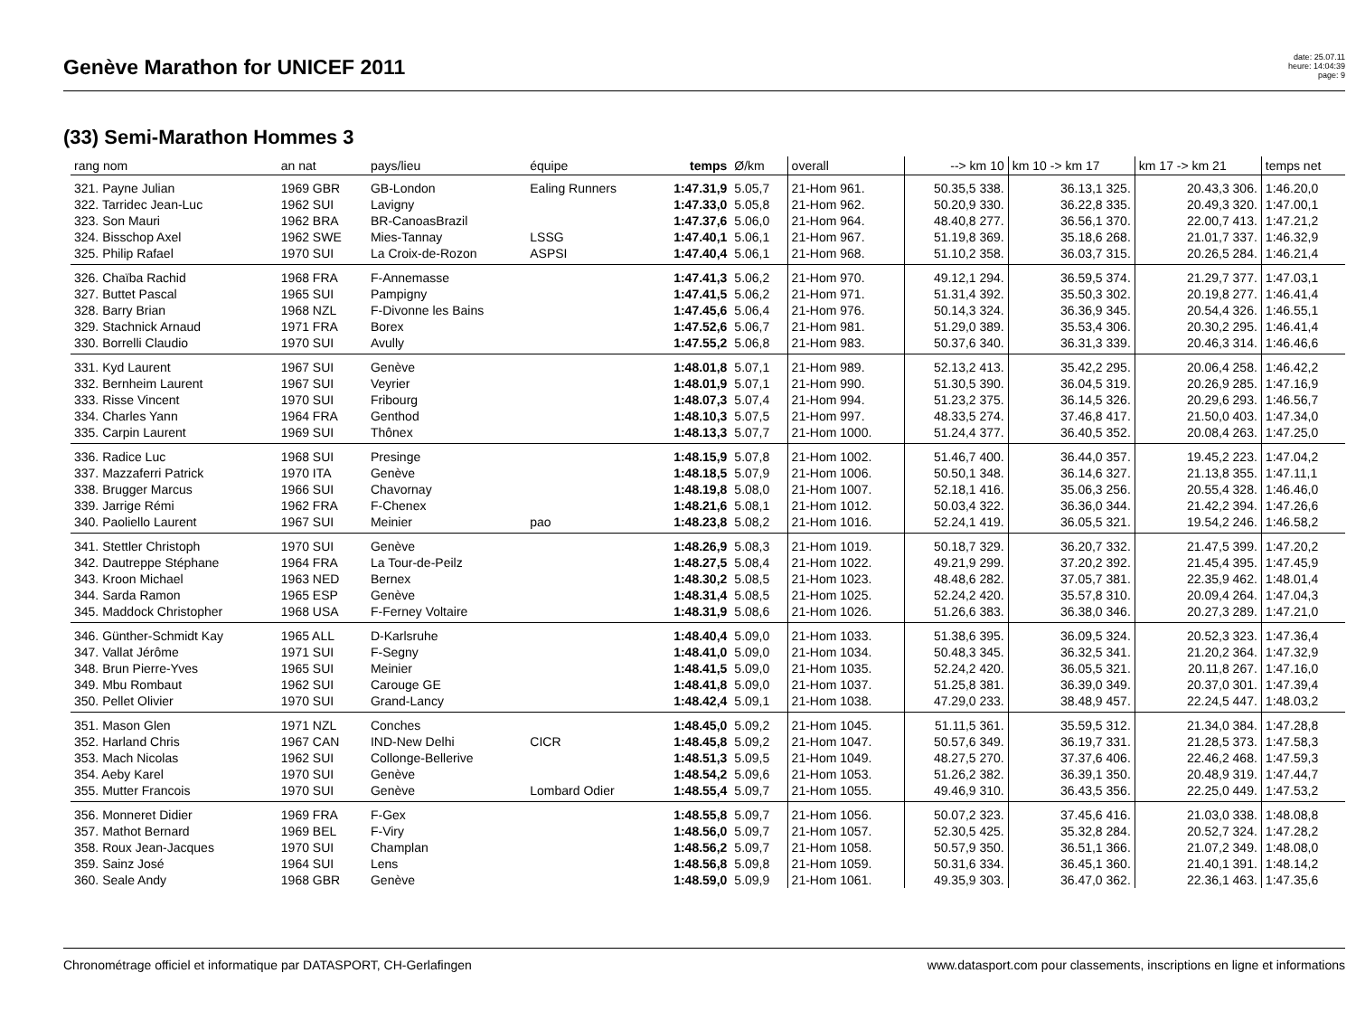Genève Marathon for UNICEF 2011
date: 25.07.11
heure: 14:04:39
page: 9
(33) Semi-Marathon Hommes 3
| rang nom | an nat | pays/lieu | équipe | temps | Ø/km | overall | --> km 10 | km 10 -> km 17 | km 17 -> km 21 | temps net |
| --- | --- | --- | --- | --- | --- | --- | --- | --- | --- | --- |
| 321. Payne Julian | 1969 GBR | GB-London | Ealing Runners | 1:47.31,9 | 5.05,7 | 21-Hom 961. | 50.35,5 338. | 36.13,1 325. | 20.43,3 306. | 1:46.20,0 |
| 322. Tarridec Jean-Luc | 1962 SUI | Lavigny | | 1:47.33,0 | 5.05,8 | 21-Hom 962. | 50.20,9 330. | 36.22,8 335. | 20.49,3 320. | 1:47.00,1 |
| 323. Son Mauri | 1962 BRA | BR-CanoasBrazil | | 1:47.37,6 | 5.06,0 | 21-Hom 964. | 48.40,8 277. | 36.56,1 370. | 22.00,7 413. | 1:47.21,2 |
| 324. Bisschop Axel | 1962 SWE | Mies-Tannay | LSSG | 1:47.40,1 | 5.06,1 | 21-Hom 967. | 51.19,8 369. | 35.18,6 268. | 21.01,7 337. | 1:46.32,9 |
| 325. Philip Rafael | 1970 SUI | La Croix-de-Rozon | ASPSI | 1:47.40,4 | 5.06,1 | 21-Hom 968. | 51.10,2 358. | 36.03,7 315. | 20.26,5 284. | 1:46.21,4 |
| 326. Chaïba Rachid | 1968 FRA | F-Annemasse | | 1:47.41,3 | 5.06,2 | 21-Hom 970. | 49.12,1 294. | 36.59,5 374. | 21.29,7 377. | 1:47.03,1 |
| 327. Buttet Pascal | 1965 SUI | Pampigny | | 1:47.41,5 | 5.06,2 | 21-Hom 971. | 51.31,4 392. | 35.50,3 302. | 20.19,8 277. | 1:46.41,4 |
| 328. Barry Brian | 1968 NZL | F-Divonne les Bains | | 1:47.45,6 | 5.06,4 | 21-Hom 976. | 50.14,3 324. | 36.36,9 345. | 20.54,4 326. | 1:46.55,1 |
| 329. Stachnick Arnaud | 1971 FRA | Borex | | 1:47.52,6 | 5.06,7 | 21-Hom 981. | 51.29,0 389. | 35.53,4 306. | 20.30,2 295. | 1:46.41,4 |
| 330. Borrelli Claudio | 1970 SUI | Avully | | 1:47.55,2 | 5.06,8 | 21-Hom 983. | 50.37,6 340. | 36.31,3 339. | 20.46,3 314. | 1:46.46,6 |
| 331. Kyd Laurent | 1967 SUI | Genève | | 1:48.01,8 | 5.07,1 | 21-Hom 989. | 52.13,2 413. | 35.42,2 295. | 20.06,4 258. | 1:46.42,2 |
| 332. Bernheim Laurent | 1967 SUI | Veyrier | | 1:48.01,9 | 5.07,1 | 21-Hom 990. | 51.30,5 390. | 36.04,5 319. | 20.26,9 285. | 1:47.16,9 |
| 333. Risse Vincent | 1970 SUI | Fribourg | | 1:48.07,3 | 5.07,4 | 21-Hom 994. | 51.23,2 375. | 36.14,5 326. | 20.29,6 293. | 1:46.56,7 |
| 334. Charles Yann | 1964 FRA | Genthod | | 1:48.10,3 | 5.07,5 | 21-Hom 997. | 48.33,5 274. | 37.46,8 417. | 21.50,0 403. | 1:47.34,0 |
| 335. Carpin Laurent | 1969 SUI | Thônex | | 1:48.13,3 | 5.07,7 | 21-Hom 1000. | 51.24,4 377. | 36.40,5 352. | 20.08,4 263. | 1:47.25,0 |
| 336. Radice Luc | 1968 SUI | Presinge | | 1:48.15,9 | 5.07,8 | 21-Hom 1002. | 51.46,7 400. | 36.44,0 357. | 19.45,2 223. | 1:47.04,2 |
| 337. Mazzaferri Patrick | 1970 ITA | Genève | | 1:48.18,5 | 5.07,9 | 21-Hom 1006. | 50.50,1 348. | 36.14,6 327. | 21.13,8 355. | 1:47.11,1 |
| 338. Brugger Marcus | 1966 SUI | Chavornay | | 1:48.19,8 | 5.08,0 | 21-Hom 1007. | 52.18,1 416. | 35.06,3 256. | 20.55,4 328. | 1:46.46,0 |
| 339. Jarrige Rémi | 1962 FRA | F-Chenex | | 1:48.21,6 | 5.08,1 | 21-Hom 1012. | 50.03,4 322. | 36.36,0 344. | 21.42,2 394. | 1:47.26,6 |
| 340. Paoliello Laurent | 1967 SUI | Meinier | pao | 1:48.23,8 | 5.08,2 | 21-Hom 1016. | 52.24,1 419. | 36.05,5 321. | 19.54,2 246. | 1:46.58,2 |
| 341. Stettler Christoph | 1970 SUI | Genève | | 1:48.26,9 | 5.08,3 | 21-Hom 1019. | 50.18,7 329. | 36.20,7 332. | 21.47,5 399. | 1:47.20,2 |
| 342. Dautreppe Stéphane | 1964 FRA | La Tour-de-Peilz | | 1:48.27,5 | 5.08,4 | 21-Hom 1022. | 49.21,9 299. | 37.20,2 392. | 21.45,4 395. | 1:47.45,9 |
| 343. Kroon Michael | 1963 NED | Bernex | | 1:48.30,2 | 5.08,5 | 21-Hom 1023. | 48.48,6 282. | 37.05,7 381. | 22.35,9 462. | 1:48.01,4 |
| 344. Sarda Ramon | 1965 ESP | Genève | | 1:48.31,4 | 5.08,5 | 21-Hom 1025. | 52.24,2 420. | 35.57,8 310. | 20.09,4 264. | 1:47.04,3 |
| 345. Maddock Christopher | 1968 USA | F-Ferney Voltaire | | 1:48.31,9 | 5.08,6 | 21-Hom 1026. | 51.26,6 383. | 36.38,0 346. | 20.27,3 289. | 1:47.21,0 |
| 346. Günther-Schmidt Kay | 1965 ALL | D-Karlsruhe | | 1:48.40,4 | 5.09,0 | 21-Hom 1033. | 51.38,6 395. | 36.09,5 324. | 20.52,3 323. | 1:47.36,4 |
| 347. Vallat Jérôme | 1971 SUI | F-Segny | | 1:48.41,0 | 5.09,0 | 21-Hom 1034. | 50.48,3 345. | 36.32,5 341. | 21.20,2 364. | 1:47.32,9 |
| 348. Brun Pierre-Yves | 1965 SUI | Meinier | | 1:48.41,5 | 5.09,0 | 21-Hom 1035. | 52.24,2 420. | 36.05,5 321. | 20.11,8 267. | 1:47.16,0 |
| 349. Mbu Rombaut | 1962 SUI | Carouge GE | | 1:48.41,8 | 5.09,0 | 21-Hom 1037. | 51.25,8 381. | 36.39,0 349. | 20.37,0 301. | 1:47.39,4 |
| 350. Pellet Olivier | 1970 SUI | Grand-Lancy | | 1:48.42,4 | 5.09,1 | 21-Hom 1038. | 47.29,0 233. | 38.48,9 457. | 22.24,5 447. | 1:48.03,2 |
| 351. Mason Glen | 1971 NZL | Conches | | 1:48.45,0 | 5.09,2 | 21-Hom 1045. | 51.11,5 361. | 35.59,5 312. | 21.34,0 384. | 1:47.28,8 |
| 352. Harland Chris | 1967 CAN | IND-New Delhi | CICR | 1:48.45,8 | 5.09,2 | 21-Hom 1047. | 50.57,6 349. | 36.19,7 331. | 21.28,5 373. | 1:47.58,3 |
| 353. Mach Nicolas | 1962 SUI | Collonge-Bellerive | | 1:48.51,3 | 5.09,5 | 21-Hom 1049. | 48.27,5 270. | 37.37,6 406. | 22.46,2 468. | 1:47.59,3 |
| 354. Aeby Karel | 1970 SUI | Genève | | 1:48.54,2 | 5.09,6 | 21-Hom 1053. | 51.26,2 382. | 36.39,1 350. | 20.48,9 319. | 1:47.44,7 |
| 355. Mutter Francois | 1970 SUI | Genève | Lombard Odier | 1:48.55,4 | 5.09,7 | 21-Hom 1055. | 49.46,9 310. | 36.43,5 356. | 22.25,0 449. | 1:47.53,2 |
| 356. Monneret Didier | 1969 FRA | F-Gex | | 1:48.55,8 | 5.09,7 | 21-Hom 1056. | 50.07,2 323. | 37.45,6 416. | 21.03,0 338. | 1:48.08,8 |
| 357. Mathot Bernard | 1969 BEL | F-Viry | | 1:48.56,0 | 5.09,7 | 21-Hom 1057. | 52.30,5 425. | 35.32,8 284. | 20.52,7 324. | 1:47.28,2 |
| 358. Roux Jean-Jacques | 1970 SUI | Champlan | | 1:48.56,2 | 5.09,7 | 21-Hom 1058. | 50.57,9 350. | 36.51,1 366. | 21.07,2 349. | 1:48.08,0 |
| 359. Sainz José | 1964 SUI | Lens | | 1:48.56,8 | 5.09,8 | 21-Hom 1059. | 50.31,6 334. | 36.45,1 360. | 21.40,1 391. | 1:48.14,2 |
| 360. Seale Andy | 1968 GBR | Genève | | 1:48.59,0 | 5.09,9 | 21-Hom 1061. | 49.35,9 303. | 36.47,0 362. | 22.36,1 463. | 1:47.35,6 |
Chronométrage officiel et informatique par DATASPORT, CH-Gerlafingen www.datasport.com pour classements, inscriptions en ligne et informations